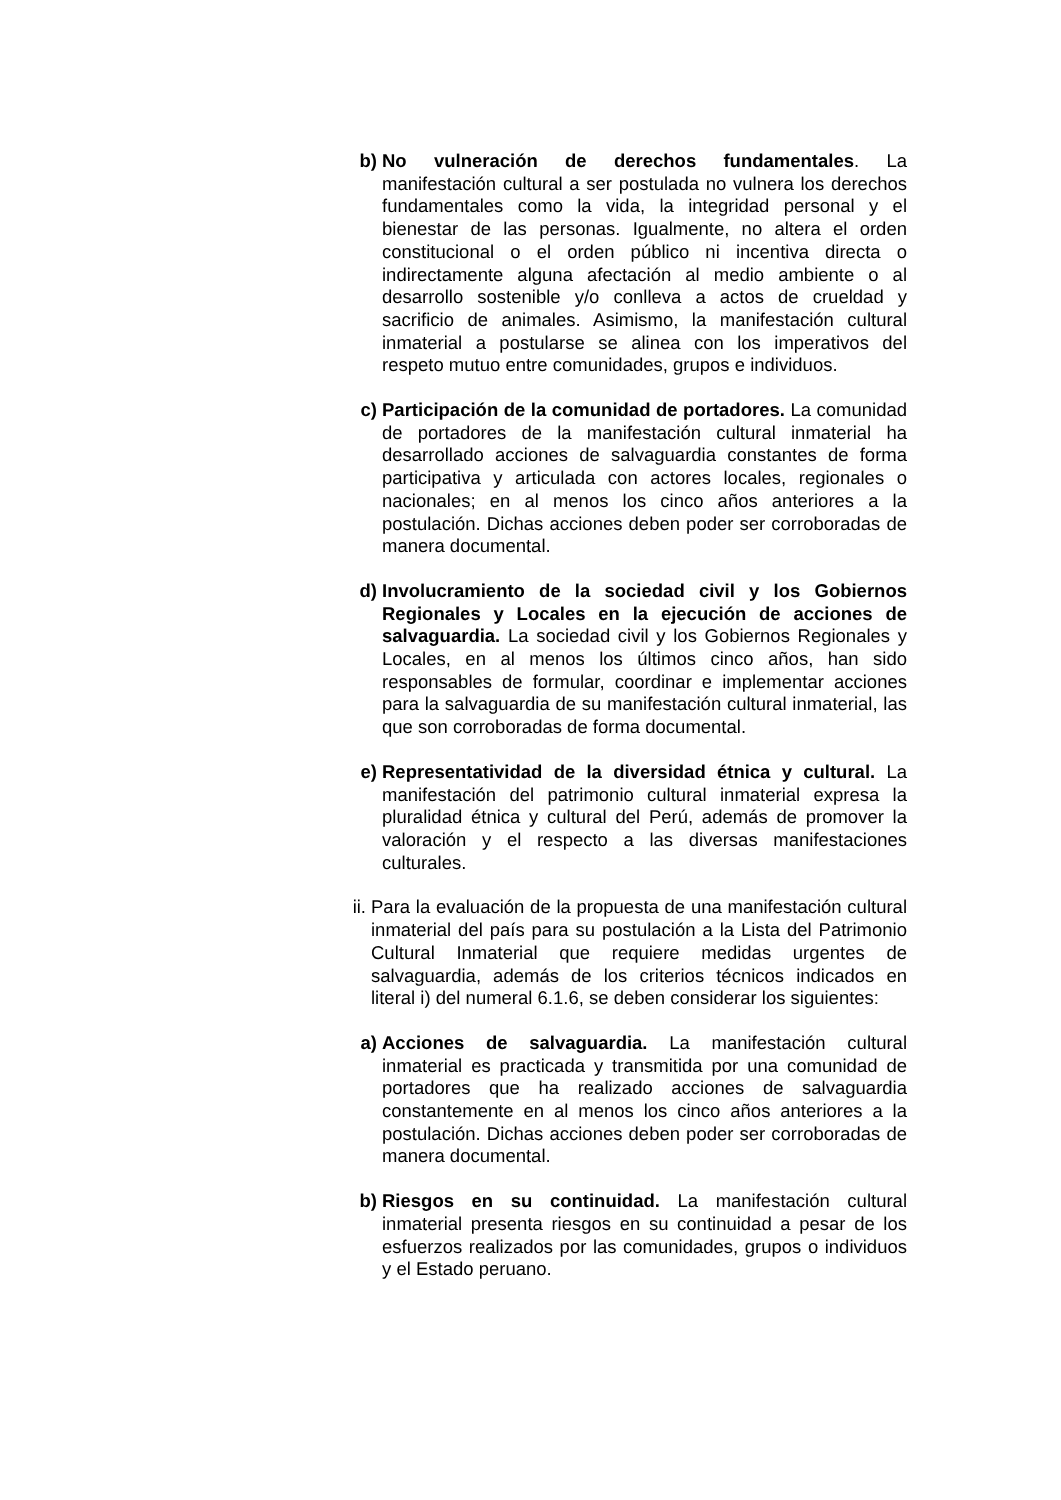b) No vulneración de derechos fundamentales. La manifestación cultural a ser postulada no vulnera los derechos fundamentales como la vida, la integridad personal y el bienestar de las personas. Igualmente, no altera el orden constitucional o el orden público ni incentiva directa o indirectamente alguna afectación al medio ambiente o al desarrollo sostenible y/o conlleva a actos de crueldad y sacrificio de animales. Asimismo, la manifestación cultural inmaterial a postularse se alinea con los imperativos del respeto mutuo entre comunidades, grupos e individuos.
c) Participación de la comunidad de portadores. La comunidad de portadores de la manifestación cultural inmaterial ha desarrollado acciones de salvaguardia constantes de forma participativa y articulada con actores locales, regionales o nacionales; en al menos los cinco años anteriores a la postulación. Dichas acciones deben poder ser corroboradas de manera documental.
d) Involucramiento de la sociedad civil y los Gobiernos Regionales y Locales en la ejecución de acciones de salvaguardia. La sociedad civil y los Gobiernos Regionales y Locales, en al menos los últimos cinco años, han sido responsables de formular, coordinar e implementar acciones para la salvaguardia de su manifestación cultural inmaterial, las que son corroboradas de forma documental.
e) Representatividad de la diversidad étnica y cultural. La manifestación del patrimonio cultural inmaterial expresa la pluralidad étnica y cultural del Perú, además de promover la valoración y el respecto a las diversas manifestaciones culturales.
ii.
Para la evaluación de la propuesta de una manifestación cultural inmaterial del país para su postulación a la Lista del Patrimonio Cultural Inmaterial que requiere medidas urgentes de salvaguardia, además de los criterios técnicos indicados en literal i) del numeral 6.1.6, se deben considerar los siguientes:
a) Acciones de salvaguardia. La manifestación cultural inmaterial es practicada y transmitida por una comunidad de portadores que ha realizado acciones de salvaguardia constantemente en al menos los cinco años anteriores a la postulación. Dichas acciones deben poder ser corroboradas de manera documental.
b) Riesgos en su continuidad. La manifestación cultural inmaterial presenta riesgos en su continuidad a pesar de los esfuerzos realizados por las comunidades, grupos o individuos y el Estado peruano.